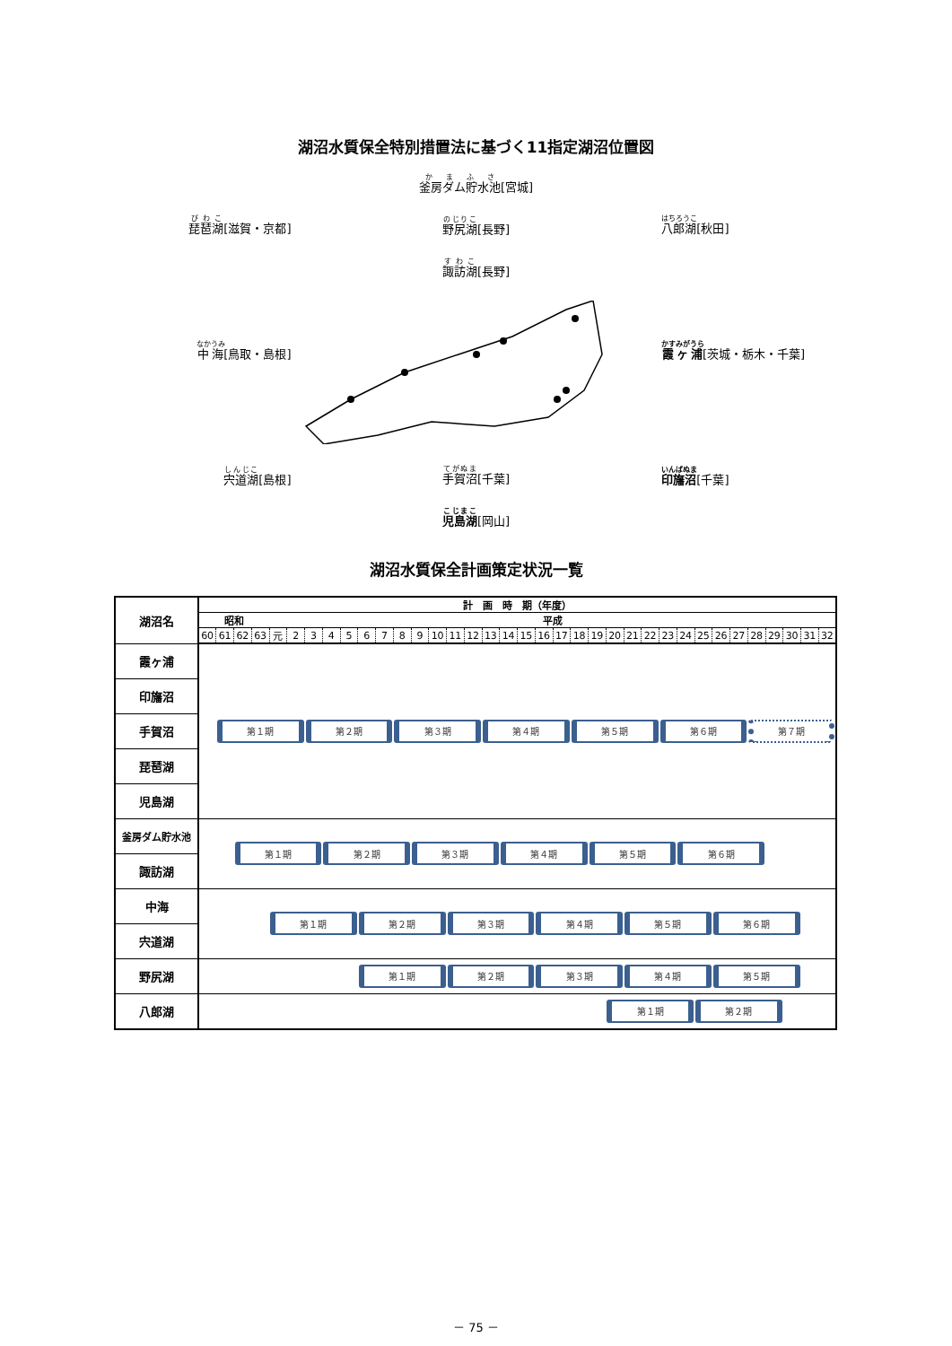湖沼水質保全特別措置法に基づく11指定湖沼位置図
琵琶湖[滋賀・京都]
中海[鳥取・島根]
宍道湖[島根]
釜房ダム貯水池[宮城]
野尻湖[長野]
諏訪湖[長野]
手賀沼[千葉]
児島湖[岡山]
八郎湖[秋田]
霞ヶ浦[茨城・栃木・千葉]
印旛沼[千葉]
湖沼水質保全計画策定状況一覧
| 湖沼名 | 計 画 時 期（年度） | | | | | | | | | | | | | | | | | | | | | | | | | | | | | | | | | | | |
| --- | --- | --- | --- | --- | --- | --- | --- | --- | --- | --- | --- | --- | --- | --- | --- | --- | --- | --- | --- | --- | --- | --- | --- | --- | --- | --- | --- | --- | --- | --- | --- | --- | --- | --- | --- | --- |
| | 昭和 | | | | 平成 | | | | | | | | | | | | | | | | | | | | | | | | | | | | | | | |
| | 60 | 61 | 62 | 63 | 元 | 2 | 3 | 4 | 5 | 6 | 7 | 8 | 9 | 10 | 11 | 12 | 13 | 14 | 15 | 16 | 17 | 18 | 19 | 20 | 21 | 22 | 23 | 24 | 25 | 26 | 27 | 28 | 29 | 30 | 31 | 32 |
| 霞ヶ浦 | | 第１期 | | | | | 第２期 | | | | | 第３期 | | | | | 第４期 | | | | | 第５期 | | | | | 第６期 | | | | | 第７期 | | | | |
| 印旛沼 | | | | | | | | | | | | | | | | | | | | | | | | | | | | | | | | | | | | |
| 手賀沼 | | | | | | | | | | | | | | | | | | | | | | | | | | | | | | | | | | | | |
| 琵琶湖 | | | | | | | | | | | | | | | | | | | | | | | | | | | | | | | | | | | | |
| 児島湖 | | | | | | | | | | | | | | | | | | | | | | | | | | | | | | | | | | | | |
| 釜房ダム貯水池 | | | 第１期 | | | | | 第２期 | | | | | 第３期 | | | | | 第４期 | | | | | 第５期 | | | | | 第６期 | | | | | | | | |
| 諏訪湖 | | | | | | | | | | | | | | | | | | | | | | | | | | | | | | | | | | | | |
| 中海 | | | | | 第１期 | | | | | 第２期 | | | | | 第３期 | | | | | 第４期 | | | | | 第５期 | | | | | 第６期 | | | | | | |
| 宍道湖 | | | | | | | | | | | | | | | | | | | | | | | | | | | | | | | | | | | | |
| 野尻湖 | | | | | | | | | | 第１期 | | | | | 第２期 | | | | | 第３期 | | | | | 第４期 | | | | | 第５期 | | | | | | |
| 八郎湖 | | | | | | | | | | | | | | | | | | | | | | | | 第１期 | | | | | 第２期 | | | | | | | |
－ 75 －